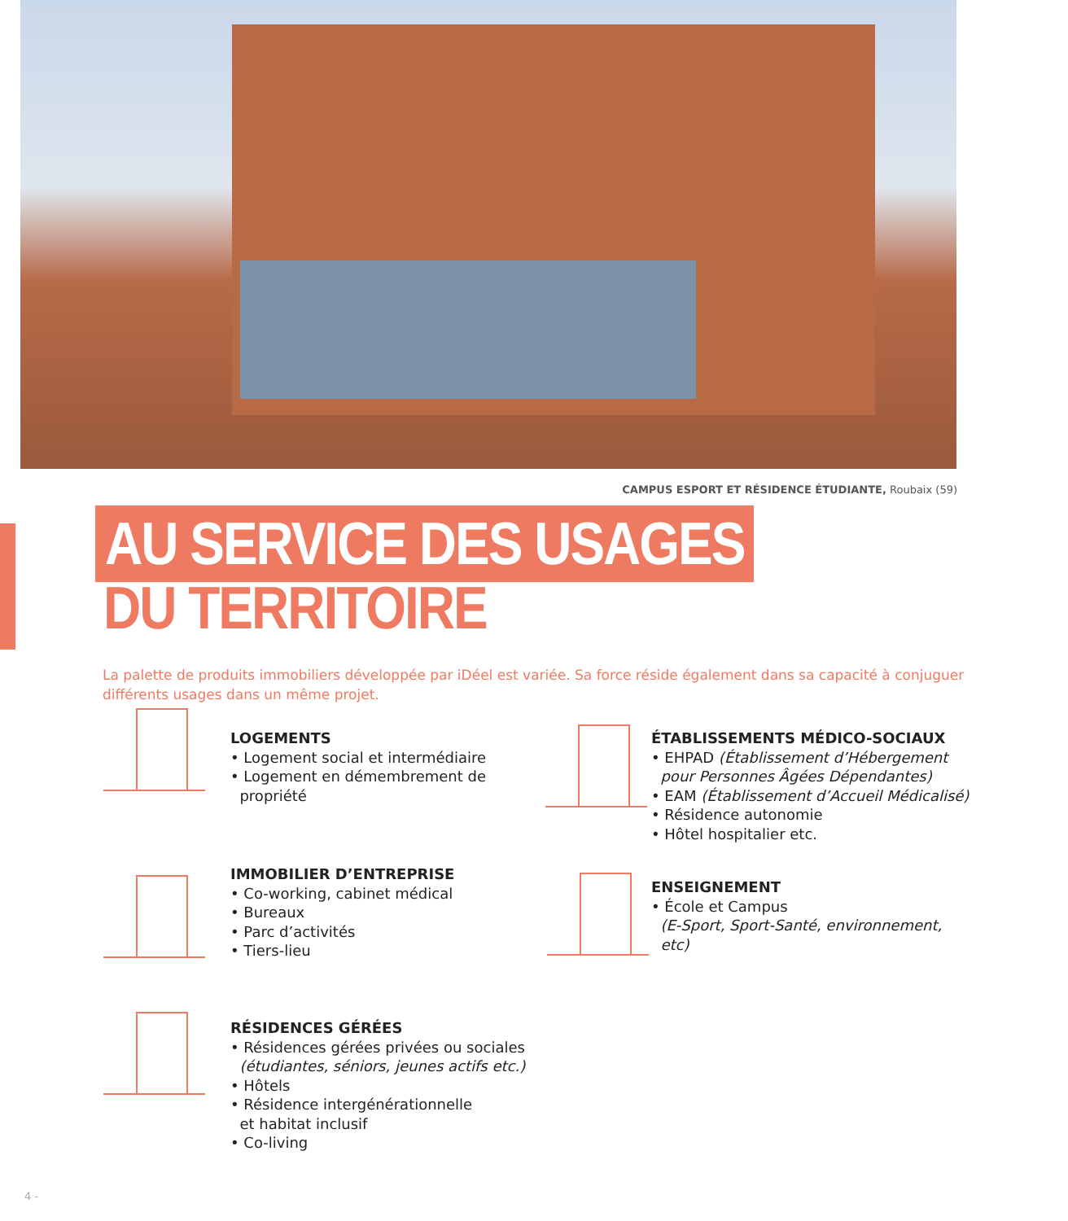CAMPUS ESPORT ET RÉSIDENCE ÉTUDIANTE, Roubaix (59)
AU SERVICE DES USAGES
DU TERRITOIRE
La palette de produits immobiliers développée par iDéel est variée. Sa force réside également dans sa capacité à conjuguer différents usages dans un même projet.
LOGEMENTS
• Logement social et intermédiaire
• Logement en démembrement de
propriété
ÉTABLISSEMENTS MÉDICO-SOCIAUX
• EHPAD (Établissement d’Hébergement
pour Personnes Âgées Dépendantes)
• EAM (Établissement d’Accueil Médicalisé)
• Résidence autonomie
• Hôtel hospitalier etc.
IMMOBILIER D’ENTREPRISE
• Co-working, cabinet médical
• Bureaux
• Parc d’activités
• Tiers-lieu
ENSEIGNEMENT
• École et Campus
(E-Sport, Sport-Santé, environnement,
etc)
RÉSIDENCES GÉRÉES
• Résidences gérées privées ou sociales
(étudiantes, séniors, jeunes actifs etc.)
• Hôtels
• Résidence intergénérationnelle
et habitat inclusif
• Co-living
4 -